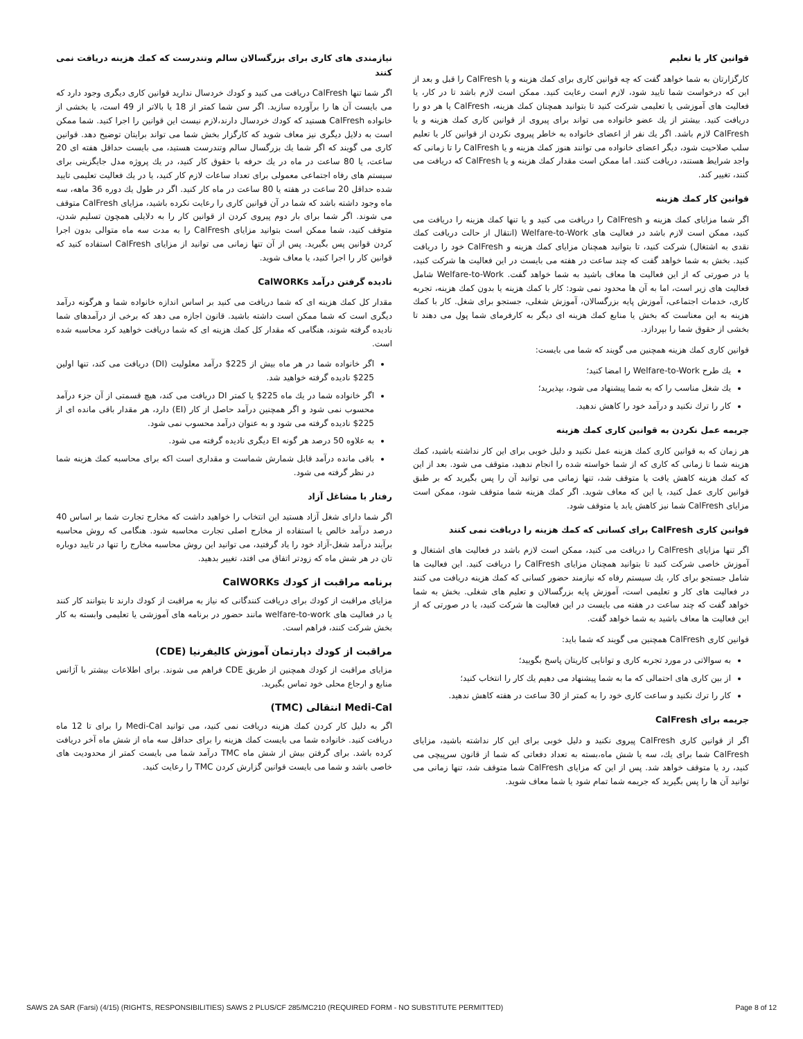قوانین کار یا تعلیم
کارگزارتان به شما خواهد گفت که چه قوانین کاری برای کمك هزینه و یا CalFresh را قبل و بعد از این که درخواست شما تایید شود، لازم است رعایت کنید. ممکن است لازم باشد تا در کار، یا فعالیت های آموزشی یا تعلیمی شرکت کنید تا بتوانید همچنان کمك هزینه، CalFresh یا هر دو را دریافت کنید. بیشتر از یك عضو خانواده می تواند برای پیروی از قوانین کاری کمك هزینه و یا CalFresh لازم باشد. اگر یك نفر از اعضای خانواده به خاطر پیروی نکردن از قوانین کار یا تعلیم سلب صلاحیت شود، دیگر اعضای خانواده می توانند هنوز کمك هزینه و یا CalFresh را تا زمانی که واجد شرایط هستند، دریافت کنند. اما ممکن است مقدار کمك هزینه و یا CalFresh که دریافت می کنند، تغییر کند.
قوانین کار کمك هزینه
اگر شما مزایای کمك هزینه و CalFresh را دریافت می کنید و یا تنها کمك هزینه را دریافت می کنید، ممکن است لازم باشد در فعالیت های Welfare-to-Work (انتقال از حالت دریافت کمك نقدی به اشتغال) شرکت کنید، تا بتوانید همچنان مزایای کمك هزینه و CalFresh خود را دریافت کنید. بخش به شما خواهد گفت که چند ساعت در هفته می بایست در این فعالیت ها شرکت کنید، یا در صورتی که از این فعالیت ها معاف باشید به شما خواهد گفت. Welfare-to-Work شامل فعالیت های زیر است، اما به آن ها محدود نمی شود: کار با کمك هزینه یا بدون کمك هزینه، تجربه کاری، خدمات اجتماعی، آموزش پایه بزرگسالان، آموزش شغلی، جستجو برای شغل. کار با کمك هزینه به این معناست که بخش یا منابع کمك هزینه ای دیگر به کارفرمای شما پول می دهند تا بخشی از حقوق شما را بپردازد.
قوانین کاری کمك هزینه همچنین می گویند که شما می بایست:
یك طرح Welfare-to-Work را امضا کنید؛
یك شغل مناسب را که به شما پیشنهاد می شود، بپذیرید؛
کار را ترك نکنید و درآمد خود را کاهش ندهید.
جریمه عمل نکردن به قوانین کاری کمك هزینه
هر زمان که به قوانین کاری کمك هزینه عمل نکنید و دلیل خوبی برای این کار نداشته باشید، کمك هزینه شما تا زمانی که کاری که از شما خواسته شده را انجام ندهید، متوقف می شود. بعد از این که کمك هزینه کاهش یافت یا متوقف شد، تنها زمانی می توانید آن را پس بگیرید که بر طبق قوانین کاری عمل کنید، یا این که معاف شوید. اگر کمك هزینه شما متوقف شود، ممکن است مزایای CalFresh شما نیز کاهش یابد یا متوقف شود.
قوانین کاری CalFresh برای کسانی که کمك هزینه را دریافت نمی کنند
اگر تنها مزایای CalFresh را دریافت می کنید، ممکن است لازم باشد در فعالیت های اشتغال و آموزش خاصی شرکت کنید تا بتوانید همچنان مزایای CalFresh را دریافت کنید. این فعالیت ها شامل جستجو برای کار، یك سیستم رفاه که نیازمند حضور کسانی که کمك هزینه دریافت می کنند در فعالیت های کار و تعلیمی است، آموزش پایه بزرگسالان و تعلیم های شغلی. بخش به شما خواهد گفت که چند ساعت در هفته می بایست در این فعالیت ها شرکت کنید، یا در صورتی که از این فعالیت ها معاف باشید به شما خواهد گفت.
قوانین کاری CalFresh همچنین می گویند که شما باید:
به سوالاتی در مورد تجربه کاری و توانایی کاریتان پاسخ بگویید؛
از بین کاری های احتمالی که ما به شما پیشنهاد می دهیم یك کار را انتخاب کنید؛
کار را ترك نکنید و ساعت کاری خود را به کمتر از 30 ساعت در هفته کاهش ندهید.
جریمه برای CalFresh
اگر از قوانین کاری CalFresh پیروی نکنید و دلیل خوبی برای این کار نداشته باشید، مزایای CalFresh شما برای یك، سه یا شش ماه،بسته به تعداد دفعاتی که شما از قانون سرپیچی می کنید، رد یا متوقف خواهد شد. پس از این که مزایای CalFresh شما متوقف شد، تنها زمانی می توانید آن ها را پس بگیرید که جریمه شما تمام شود یا شما معاف شوید.
نیازمندی های کاری برای بزرگسالان سالم وتندرست که کمك هزینه دریافت نمی کنند
اگر شما تنها CalFresh دریافت می کنید و کودك خردسال ندارید قوانین کاری دیگری وجود دارد که می بایست آن ها را برآورده سازید. اگر سن شما کمتر از 18 یا بالاتر از 49 است، یا بخشی از خانواده CalFresh هستید که کودك خردسال دارند،لازم نیست این قوانین را اجرا کنید. شما ممکن است به دلایل دیگری نیز معاف شوید که کارگزار بخش شما می تواند برایتان توضیح دهد. قوانین کاری می گویند که اگر شما یك بزرگسال سالم وتندرست هستید، می بایست حداقل هفته ای 20 ساعت، یا 80 ساعت در ماه در یك حرفه با حقوق کار کنید، در یك پروژه مدل جایگزینی برای سیستم های رفاه اجتماعی معمولی برای تعداد ساعات لازم کار کنید، یا در یك فعالیت تعلیمی تایید شده حداقل 20 ساعت در هفته یا 80 ساعت در ماه کار کنید. اگر در طول یك دوره 36 ماهه، سه ماه وجود داشته باشد که شما در آن قوانین کاری را رعایت نکرده باشید، مزایای CalFresh متوقف می شوند. اگر شما برای بار دوم پیروی کردن از قوانین کار را به دلایلی همچون تسلیم شدن، متوقف کنید، شما ممکن است بتوانید مزایای CalFresh را به مدت سه ماه متوالی بدون اجرا کردن قوانین پس بگیرید. پس از آن تنها زمانی می توانید از مزایای CalFresh استفاده کنید که قوانین کار را اجرا کنید، یا معاف شوید.
نادیده گرفتن درآمد CalWORKs
مقدار کل کمك هزینه ای که شما دریافت می کنید بر اساس اندازه خانواده شما و هرگونه درآمد دیگری است که شما ممکن است داشته باشید. قانون اجازه می دهد که برخی از درآمدهای شما نادیده گرفته شوند، هنگامی که مقدار کل کمك هزینه ای که شما دریافت خواهید کرد محاسبه شده است.
اگر خانواده شما در هر ماه بیش از 225$ درآمد معلولیت (DI) دریافت می کند، تنها اولین 225$ نادیده گرفته خواهید شد.
اگر خانواده شما در یك ماه 225$ یا کمتر DI دریافت می کند، هیچ قسمتی از آن جزء درآمد محسوب نمی شود و اگر همچنین درآمد حاصل از کار (EI) دارد، هر مقدار باقی مانده ای از 225$ نادیده گرفته می شود و به عنوان درآمد محسوب نمی شود.
به علاوه 50 درصد هر گونه EI دیگری نادیده گرفته می شود.
باقی مانده درآمد قابل شمارش شماست و مقداری است اکه برای محاسبه کمك هزینه شما در نظر گرفته می شود.
رفتار با مشاغل آزاد
اگر شما دارای شغل آزاد هستید این انتخاب را خواهید داشت که مخارج تجارت شما بر اساس 40 درصد درآمد خالص یا استفاده از مخارج اصلی تجارت محاسبه شود. هنگامی که روش محاسبه برآیند درآمد شغل-آزاد خود را یاد گرفتید، می توانید این روش محاسبه مخارج را تنها در تایید دوباره تان در هر شش ماه که زودتر اتفاق می افتد، تغییر بدهید.
برنامه مراقبت از کودك CalWORKs
مزایای مراقبت از کودك برای دریافت کنندگانی که نیاز به مراقبت از کودك دارند تا بتوانند کار کنند یا در فعالیت های welfare-to-work مانند حضور در برنامه های آموزشی یا تعلیمی وابسته به کار بخش شرکت کنند، فراهم است.
مراقبت از کودك دپارتمان آموزش کالیفرنیا (CDE)
مزایای مراقبت از کودك همچنین از طریق CDE فراهم می شوند. برای اطلاعات بیشتر با آژانس منابع و ارجاع محلی خود تماس بگیرید.
Medi-Cal انتقالی (TMC)
اگر به دلیل کار کردن کمك هزینه دریافت نمی کنید، می توانید Medi-Cal را برای تا 12 ماه دریافت کنید. خانواده شما می بایست کمك هزینه را برای حداقل سه ماه از شش ماه آخر دریافت کرده باشد. برای گرفتن بیش از شش ماه TMC درآمد شما می بایست کمتر از محدودیت های خاصی باشد و شما می بایست قوانین گزارش کردن TMC را رعایت کنید.
SAWS 2A SAR (Farsi) (4/15) (RIGHTS, RESPONSIBILITIES) SAWS 2 PLUS/CF 285/MC210 (REQUIRED FORM - NO SUBSTITUTE PERMITTED) Page 8 of 12